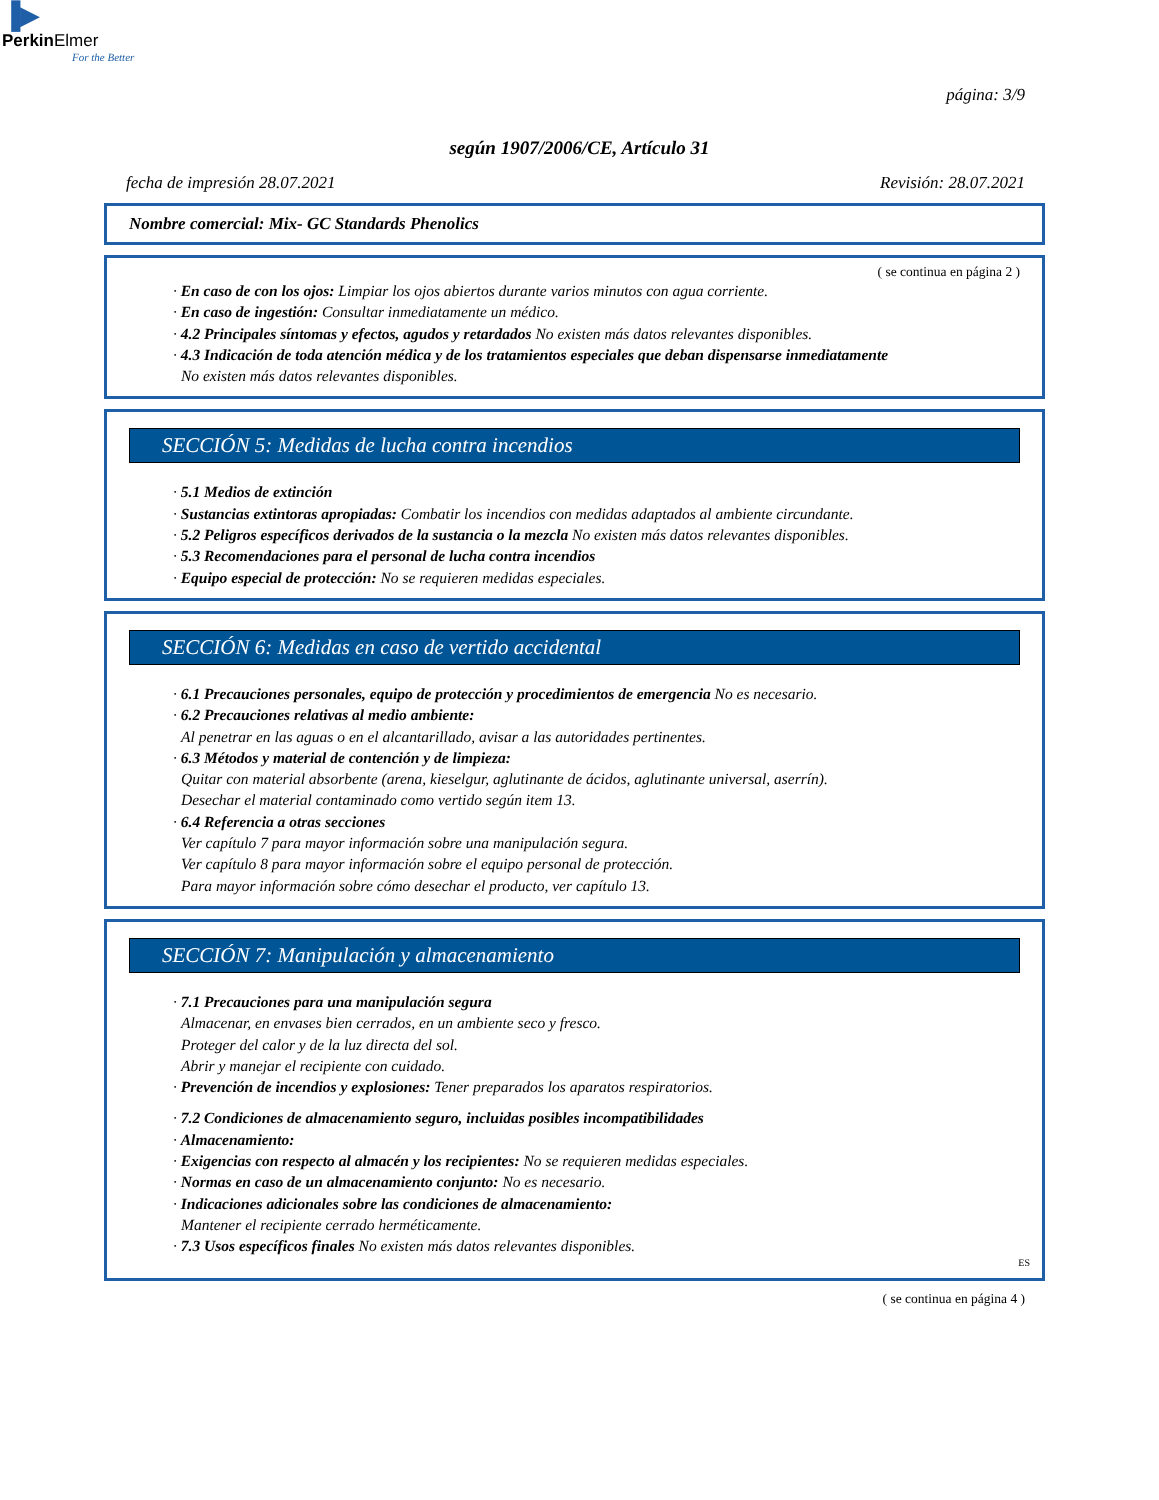▐▶
PerkinElmer
For the Better
página: 3/9
según 1907/2006/CE, Artículo 31
fecha de impresión 28.07.2021 Revisión: 28.07.2021
Nombre comercial: Mix- GC Standards Phenolics
( se continua en página 2 )
· En caso de con los ojos: Limpiar los ojos abiertos durante varios minutos con agua corriente.
· En caso de ingestión: Consultar inmediatamente un médico.
· 4.2 Principales síntomas y efectos, agudos y retardados No existen más datos relevantes disponibles.
· 4.3 Indicación de toda atención médica y de los tratamientos especiales que deban dispensarse inmediatamente
No existen más datos relevantes disponibles.
SECCIÓN 5: Medidas de lucha contra incendios
· 5.1 Medios de extinción
· Sustancias extintoras apropiadas: Combatir los incendios con medidas adaptados al ambiente circundante.
· 5.2 Peligros específicos derivados de la sustancia o la mezcla No existen más datos relevantes disponibles.
· 5.3 Recomendaciones para el personal de lucha contra incendios
· Equipo especial de protección: No se requieren medidas especiales.
* SECCIÓN 6: Medidas en caso de vertido accidental
· 6.1 Precauciones personales, equipo de protección y procedimientos de emergencia No es necesario.
· 6.2 Precauciones relativas al medio ambiente:
Al penetrar en las aguas o en el alcantarillado, avisar a las autoridades pertinentes.
· 6.3 Métodos y material de contención y de limpieza:
Quitar con material absorbente (arena, kieselgur, aglutinante de ácidos, aglutinante universal, aserrín).
Desechar el material contaminado como vertido según item 13.
· 6.4 Referencia a otras secciones
Ver capítulo 7 para mayor información sobre una manipulación segura.
Ver capítulo 8 para mayor información sobre el equipo personal de protección.
Para mayor información sobre cómo desechar el producto, ver capítulo 13.
* SECCIÓN 7: Manipulación y almacenamiento
· 7.1 Precauciones para una manipulación segura
Almacenar, en envases bien cerrados, en un ambiente seco y fresco.
Proteger del calor y de la luz directa del sol.
Abrir y manejar el recipiente con cuidado.
· Prevención de incendios y explosiones: Tener preparados los aparatos respiratorios.
· 7.2 Condiciones de almacenamiento seguro, incluidas posibles incompatibilidades
· Almacenamiento:
· Exigencias con respecto al almacén y los recipientes: No se requieren medidas especiales.
· Normas en caso de un almacenamiento conjunto: No es necesario.
· Indicaciones adicionales sobre las condiciones de almacenamiento:
Mantener el recipiente cerrado herméticamente.
· 7.3 Usos específicos finales No existen más datos relevantes disponibles.
ES
( se continua en página 4 )